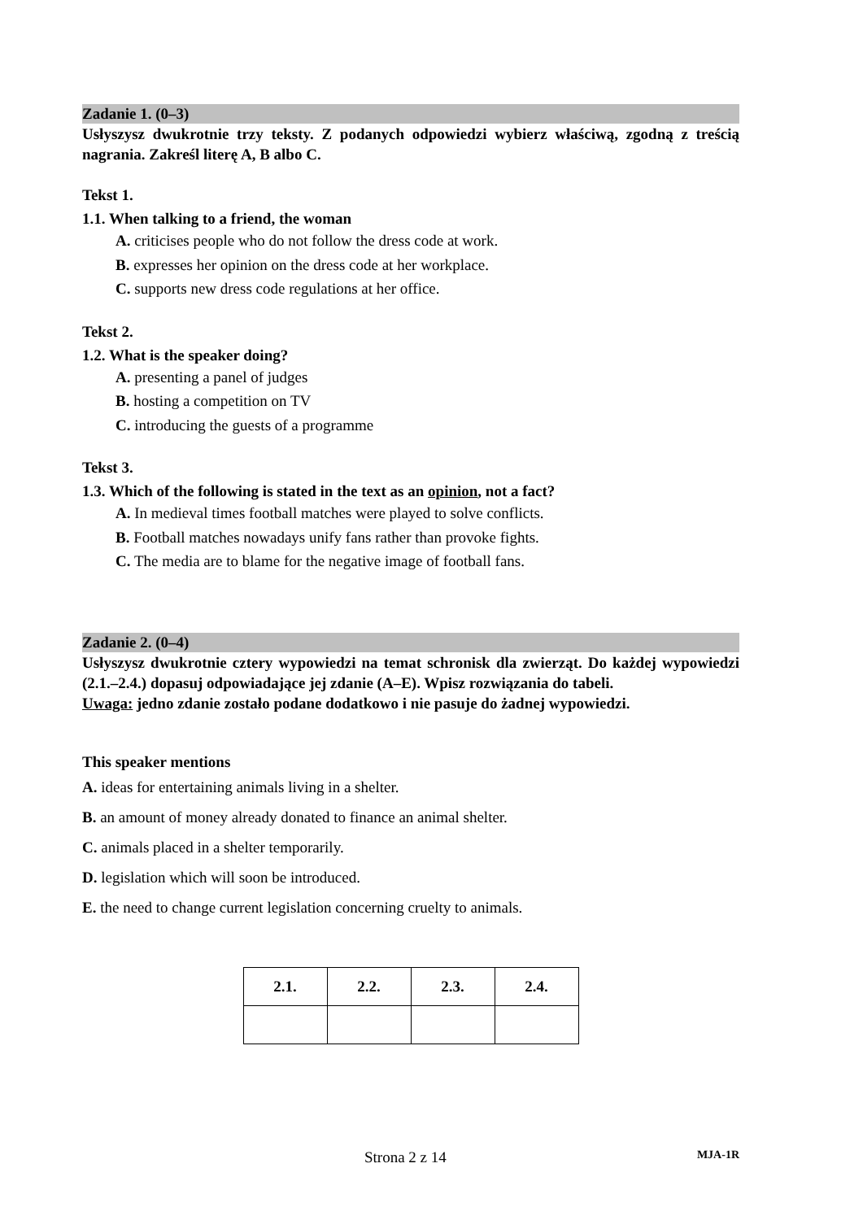Zadanie 1. (0–3)
Usłyszysz dwukrotnie trzy teksty. Z podanych odpowiedzi wybierz właściwą, zgodną z treścią nagrania. Zakreśl literę A, B albo C.
Tekst 1.
1.1. When talking to a friend, the woman
A. criticises people who do not follow the dress code at work.
B. expresses her opinion on the dress code at her workplace.
C. supports new dress code regulations at her office.
Tekst 2.
1.2. What is the speaker doing?
A. presenting a panel of judges
B. hosting a competition on TV
C. introducing the guests of a programme
Tekst 3.
1.3. Which of the following is stated in the text as an opinion, not a fact?
A. In medieval times football matches were played to solve conflicts.
B. Football matches nowadays unify fans rather than provoke fights.
C. The media are to blame for the negative image of football fans.
Zadanie 2. (0–4)
Usłyszysz dwukrotnie cztery wypowiedzi na temat schronisk dla zwierząt. Do każdej wypowiedzi (2.1.–2.4.) dopasuj odpowiadające jej zdanie (A–E). Wpisz rozwiązania do tabeli.
Uwaga: jedno zdanie zostało podane dodatkowo i nie pasuje do żadnej wypowiedzi.
This speaker mentions
A. ideas for entertaining animals living in a shelter.
B. an amount of money already donated to finance an animal shelter.
C. animals placed in a shelter temporarily.
D. legislation which will soon be introduced.
E. the need to change current legislation concerning cruelty to animals.
| 2.1. | 2.2. | 2.3. | 2.4. |
Strona 2 z 14 MJA-1R